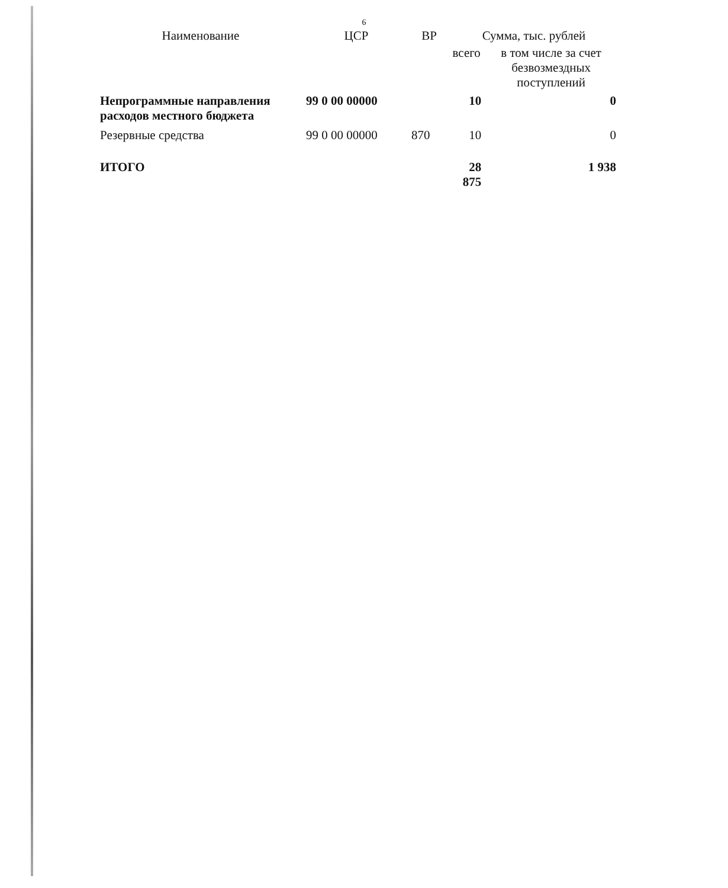6
| Наименование | ЦСР | ВР | Сумма, тыс. рублей | |
| --- | --- | --- | --- | --- |
| | | | всего | в том числе за счет безвозмездных поступлений |
| Непрограммные направления расходов местного бюджета | 99 0 00 00000 | | 10 | 0 |
| Резервные средства | 99 0 00 00000 | 870 | 10 | 0 |
| ИТОГО | | | 28 875 | 1 938 |